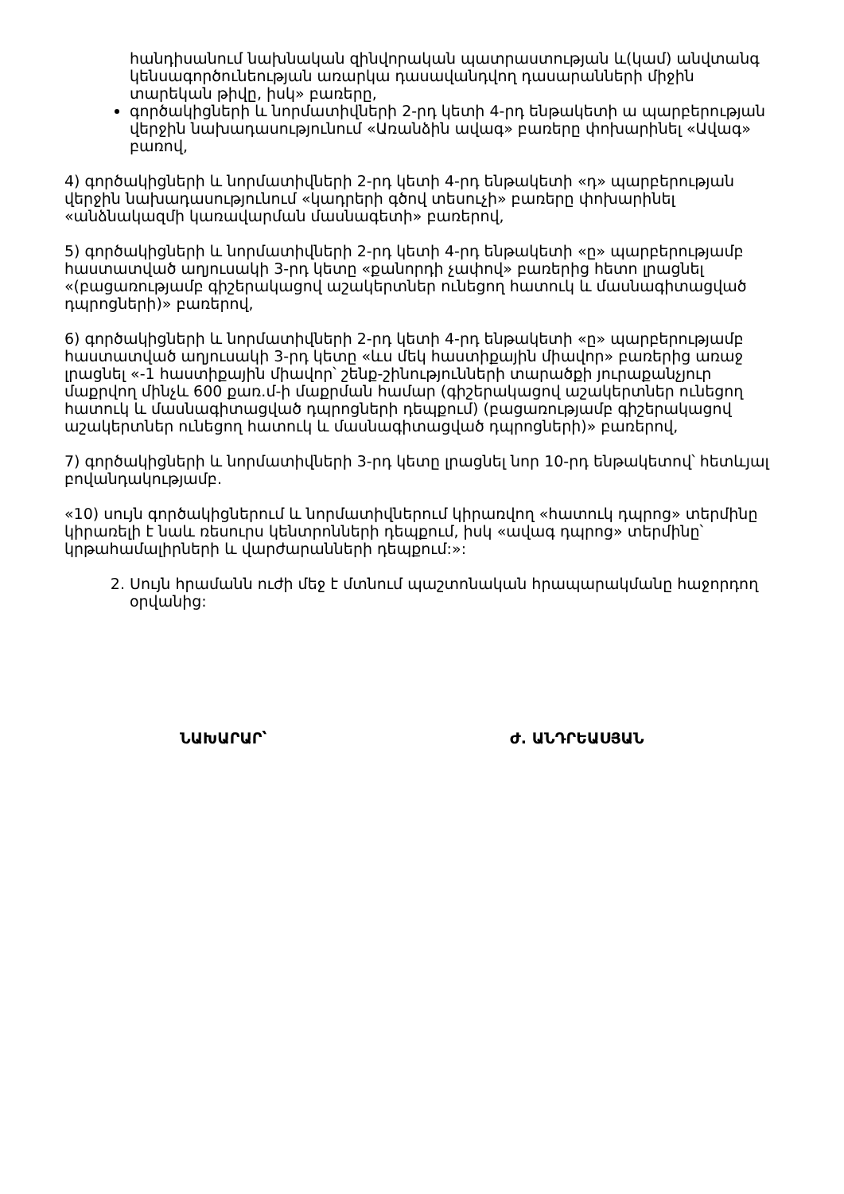հանդիսանում նախնական զինվորական պատրաստության և(կամ) անվտանգ կենսագործունեության առարկա դասավանդվող դասարանների միջին տարեկան թիվը, իսկ» բառերը,
գործակիցների և նորմատիվների 2-րդ կետի 4-րդ ենթակետի ա պարբերության վերջին նախադասությունում «Առանձին ավագ» բառերը փոխարինել «Ավագ» բառով,
4) գործակիցների և նորմատիվների 2-րդ կետի 4-րդ ենթակետի «դ» պարբերության վերջին նախադասությունում «կադրերի գծով տեսուչի» բառերը փոխարինել «անձնակազմի կառավարման մասնագետի» բառերով,
5) գործակիցների և նորմատիվների 2-րդ կետի 4-րդ ենթակետի «ը» պարբերությամբ հաստատված աղյուսակի 3-րդ կետը «քանորդի չափով» բառերից հետո լրացնել «(բացառությամբ գիշերակացով աշակերտներ ունեցող հատուկ և մասնագիտացված դպրոցների)» բառերով,
6) գործակիցների և նորմատիվների 2-րդ կետի 4-րդ ենթակետի «ը» պարբերությամբ հաստատված աղյուսակի 3-րդ կետը «ևս մեկ հաստիքային միավոր» բառերից առաջ լրացնել «-1 հաստիքային միավոր՝ շենք-շինությունների տարածքի յուրաքանչյուր մաքրվող մինչև 600 քառ.մ-ի մաքրման համար (գիշերակացով աշակերտներ ունեցող հատուկ և մասնագիտացված դպրոցների դեպքում) (բացառությամբ գիշերակացով աշակերտներ ունեցող հատուկ և մասնագիտացված դպրոցների)» բառերով,
7) գործակիցների և նորմատիվների 3-րդ կետը լրացնել նոր 10-րդ ենթակետով՝ հետևյալ բովանդակությամբ.
«10) սույն գործակիցներում և նորմատիվներում կիրառվող «հատուկ դպրոց» տերմինը կիրառելի է նաև ռեսուրս կենտրոնների դեպքում, իսկ «ավագ դպրոց» տերմինը՝ կրթահամալիրների և վարժարանների դեպքում:»:
2. Սույն հրամանն ուժի մեջ է մտնում պաշտոնական հրապարակմանը հաջորդող օրվանից:
ՆԱԽԱՐԱՐ՝ Ժ. ԱՆԴՐԵԱՍՅԱՆ